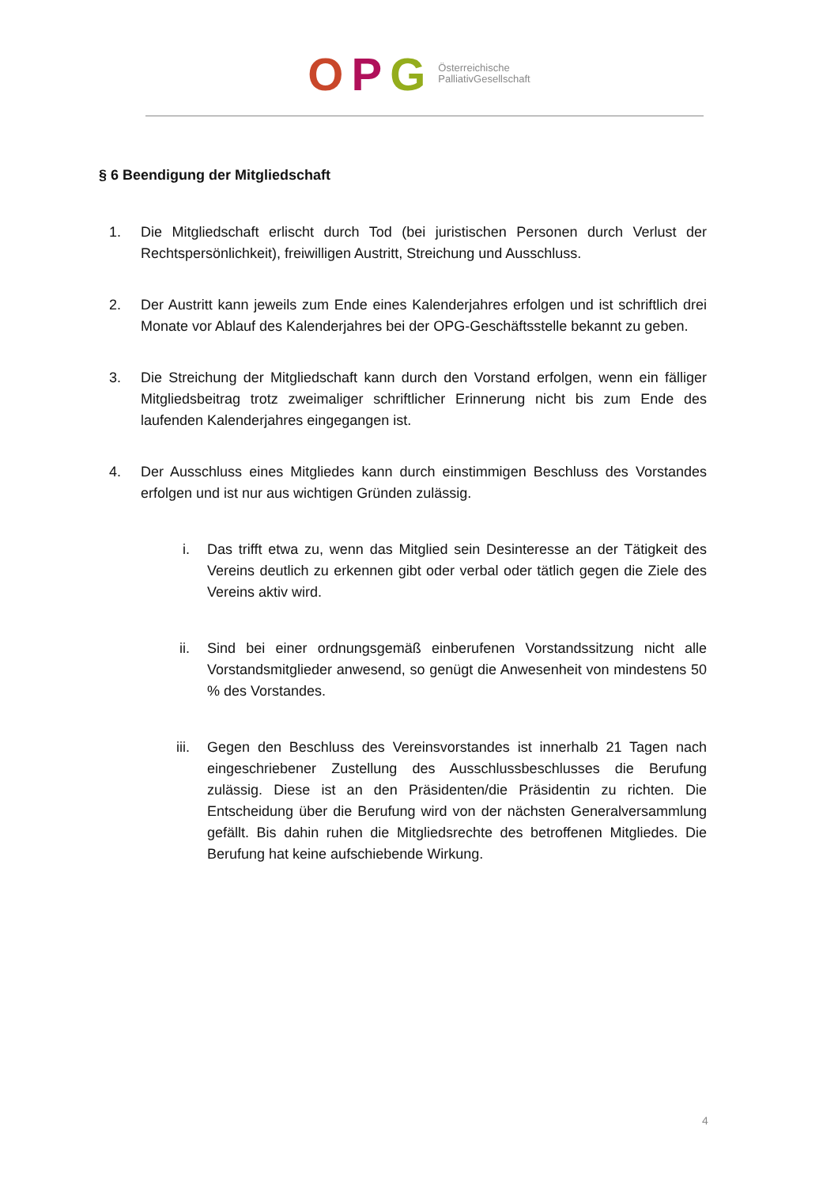OPG
Österreichische
PalliativGesellschaft
§ 6 Beendigung der Mitgliedschaft
1. Die Mitgliedschaft erlischt durch Tod (bei juristischen Personen durch Verlust der Rechtspersönlichkeit), freiwilligen Austritt, Streichung und Ausschluss.
2. Der Austritt kann jeweils zum Ende eines Kalenderjahres erfolgen und ist schriftlich drei Monate vor Ablauf des Kalenderjahres bei der OPG-Geschäftsstelle bekannt zu geben.
3. Die Streichung der Mitgliedschaft kann durch den Vorstand erfolgen, wenn ein fälliger Mitgliedsbeitrag trotz zweimaliger schriftlicher Erinnerung nicht bis zum Ende des laufenden Kalenderjahres eingegangen ist.
4. Der Ausschluss eines Mitgliedes kann durch einstimmigen Beschluss des Vorstandes erfolgen und ist nur aus wichtigen Gründen zulässig.
i. Das trifft etwa zu, wenn das Mitglied sein Desinteresse an der Tätigkeit des Vereins deutlich zu erkennen gibt oder verbal oder tätlich gegen die Ziele des Vereins aktiv wird.
ii. Sind bei einer ordnungsgemäß einberufenen Vorstandssitzung nicht alle Vorstandsmitglieder anwesend, so genügt die Anwesenheit von mindestens 50 % des Vorstandes.
iii. Gegen den Beschluss des Vereinsvorstandes ist innerhalb 21 Tagen nach eingeschriebener Zustellung des Ausschlussbeschlusses die Berufung zulässig. Diese ist an den Präsidenten/die Präsidentin zu richten. Die Entscheidung über die Berufung wird von der nächsten Generalversammlung gefällt. Bis dahin ruhen die Mitgliedsrechte des betroffenen Mitgliedes. Die Berufung hat keine aufschiebende Wirkung.
4